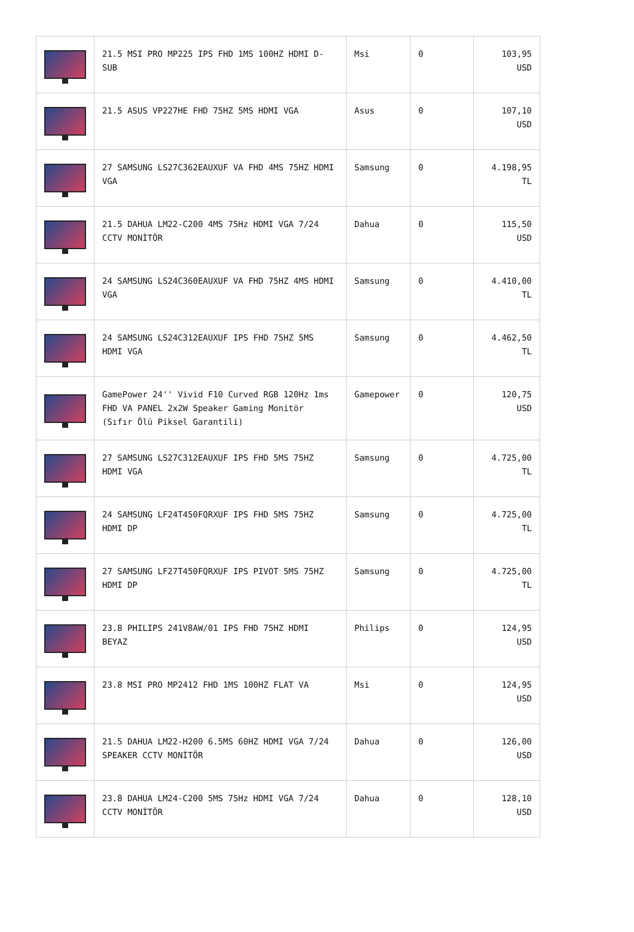| | 21.5 MSI PRO MP225 IPS FHD 1MS 100HZ HDMI D-SUB | Msi | 0 | 103,95 USD |
| | 21.5 ASUS VP227HE FHD 75HZ 5MS HDMI VGA | Asus | 0 | 107,10 USD |
| | 27 SAMSUNG LS27C362EAUXUF VA FHD 4MS 75HZ HDMI VGA | Samsung | 0 | 4.198,95 TL |
| | 21.5 DAHUA LM22-C200 4MS 75Hz HDMI VGA 7/24 CCTV MONİTÖR | Dahua | 0 | 115,50 USD |
| | 24 SAMSUNG LS24C360EAUXUF VA FHD 75HZ 4MS HDMI VGA | Samsung | 0 | 4.410,00 TL |
| | 24 SAMSUNG LS24C312EAUXUF IPS FHD 75HZ 5MS HDMI VGA | Samsung | 0 | 4.462,50 TL |
| | GamePower 24'' Vivid F10 Curved RGB 120Hz 1ms FHD VA PANEL 2x2W Speaker Gaming Monitör (Sıfır Ölü Piksel Garantili) | Gamepower | 0 | 120,75 USD |
| | 27 SAMSUNG LS27C312EAUXUF IPS FHD 5MS 75HZ HDMI VGA | Samsung | 0 | 4.725,00 TL |
| | 24 SAMSUNG LF24T450FQRXUF IPS FHD 5MS 75HZ HDMI DP | Samsung | 0 | 4.725,00 TL |
| | 27 SAMSUNG LF27T450FQRXUF IPS PIVOT 5MS 75HZ HDMI DP | Samsung | 0 | 4.725,00 TL |
| | 23.8 PHILIPS 241V8AW/01 IPS FHD 75HZ HDMI BEYAZ | Philips | 0 | 124,95 USD |
| | 23.8 MSI PRO MP2412 FHD 1MS 100HZ FLAT VA | Msi | 0 | 124,95 USD |
| | 21.5 DAHUA LM22-H200 6.5MS 60HZ HDMI VGA 7/24 SPEAKER CCTV MONİTÖR | Dahua | 0 | 126,00 USD |
| | 23.8 DAHUA LM24-C200 5MS 75Hz HDMI VGA 7/24 CCTV MONİTÖR | Dahua | 0 | 128,10 USD |